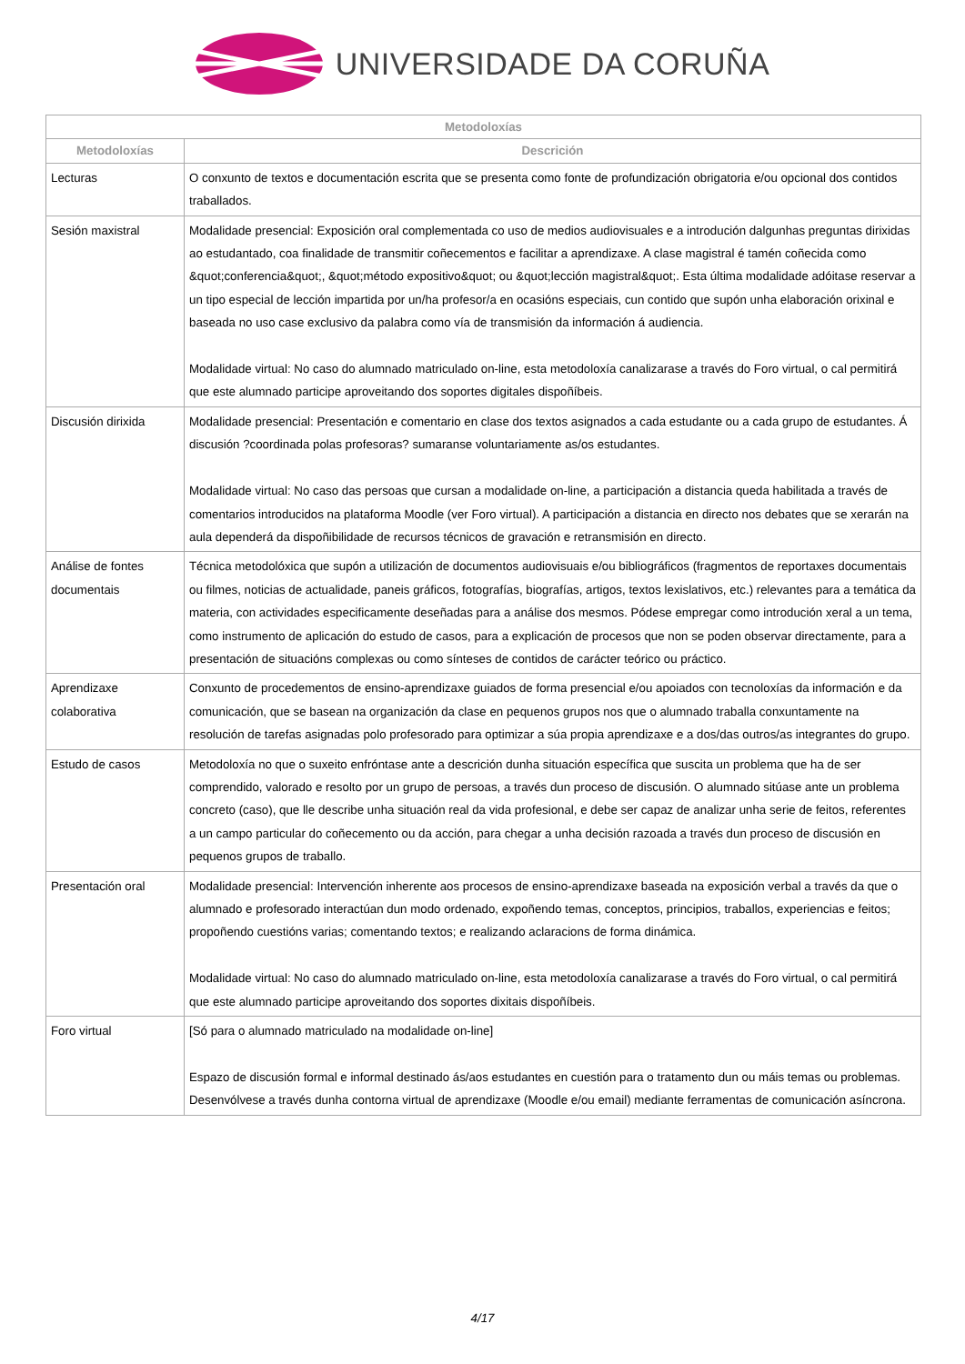UNIVERSIDADE DA CORUÑA
| Metodoloxías | |
| --- | --- |
| Metodoloxías | Descrición |
| Lecturas | O conxunto de textos e documentación escrita que se presenta como fonte de profundización obrigatoria e/ou opcional dos contidos traballados. |
| Sesión maxistral | Modalidade presencial: Exposición oral complementada co uso de medios audiovisuales e a introdución dalgunhas preguntas dirixidas ao estudantado, coa finalidade de transmitir coñecementos e facilitar a aprendizaxe. A clase magistral é tamén coñecida como &quot;conferencia&quot;, &quot;método expositivo&quot; ou &quot;lección magistral&quot;. Esta última modalidade adóitase reservar a un tipo especial de lección impartida por un/ha profesor/a en ocasións especiais, cun contido que supón unha elaboración orixinal e baseada no uso case exclusivo da palabra como vía de transmisión da información á audiencia. Modalidade virtual: No caso do alumnado matriculado on-line, esta metodoloxía canalizarase a través do Foro virtual, o cal permitirá que este alumnado participe aproveitando dos soportes digitales dispoñíbeis. |
| Discusión dirixida | Modalidade presencial: Presentación e comentario en clase dos textos asignados a cada estudante ou a cada grupo de estudantes. Á discusión ?coordinada polas profesoras? sumaranse voluntariamente as/os estudantes. Modalidade virtual: No caso das persoas que cursan a modalidade on-line, a participación a distancia queda habilitada a través de comentarios introducidos na plataforma Moodle (ver Foro virtual). A participación a distancia en directo nos debates que se xerarán na aula dependerá da dispoñibilidade de recursos técnicos de gravación e retransmisión en directo. |
| Análise de fontes documentais | Técnica metodolóxica que supón a utilización de documentos audiovisuais e/ou bibliográficos (fragmentos de reportaxes documentais ou filmes, noticias de actualidade, paneis gráficos, fotografías, biografías, artigos, textos lexislativos, etc.) relevantes para a temática da materia, con actividades especificamente deseñadas para a análise dos mesmos. Pódese empregar como introdución xeral a un tema, como instrumento de aplicación do estudo de casos, para a explicación de procesos que non se poden observar directamente, para a presentación de situacións complexas ou como sínteses de contidos de carácter teórico ou práctico. |
| Aprendizaxe colaborativa | Conxunto de procedementos de ensino-aprendizaxe guiados de forma presencial e/ou apoiados con tecnoloxías da información e da comunicación, que se basean na organización da clase en pequenos grupos nos que o alumnado traballa conxuntamente na resolución de tarefas asignadas polo profesorado para optimizar a súa propia aprendizaxe e a dos/das outros/as integrantes do grupo. |
| Estudo de casos | Metodoloxía no que o suxeito enfróntase ante a descrición dunha situación específica que suscita un problema que ha de ser comprendido, valorado e resolto por un grupo de persoas, a través dun proceso de discusión. O alumnado sitúase ante un problema concreto (caso), que lle describe unha situación real da vida profesional, e debe ser capaz de analizar unha serie de feitos, referentes a un campo particular do coñecemento ou da acción, para chegar a unha decisión razoada a través dun proceso de discusión en pequenos grupos de traballo. |
| Presentación oral | Modalidade presencial: Intervención inherente aos procesos de ensino-aprendizaxe baseada na exposición verbal a través da que o alumnado e profesorado interactúan dun modo ordenado, expoñendo temas, conceptos, principios, traballos, experiencias e feitos; propoñendo cuestións varias; comentando textos; e realizando aclaracions de forma dinámica. Modalidade virtual: No caso do alumnado matriculado on-line, esta metodoloxía canalizarase a través do Foro virtual, o cal permitirá que este alumnado participe aproveitando dos soportes dixitais dispoñíbeis. |
| Foro virtual | [Só para o alumnado matriculado na modalidade on-line] Espazo de discusión formal e informal destinado ás/aos estudantes en cuestión para o tratamento dun ou máis temas ou problemas. Desenvólvese a través dunha contorna virtual de aprendizaxe (Moodle e/ou email) mediante ferramentas de comunicación asíncrona. |
4/17